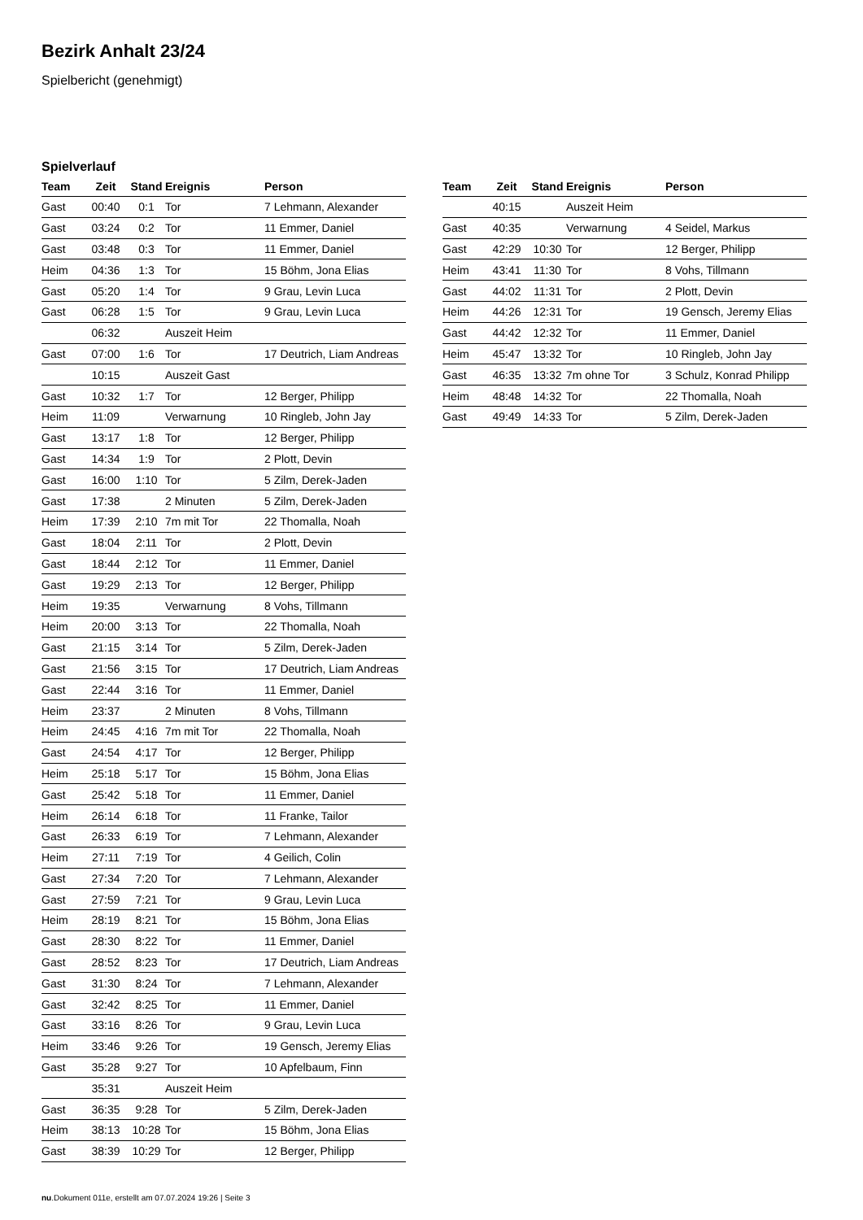Bezirk Anhalt 23/24
Spielbericht (genehmigt)
Spielverlauf
| Team | Zeit | Stand | Ereignis | Person |
| --- | --- | --- | --- | --- |
| Gast | 00:40 | 0:1 | Tor | 7 Lehmann, Alexander |
| Gast | 03:24 | 0:2 | Tor | 11 Emmer, Daniel |
| Gast | 03:48 | 0:3 | Tor | 11 Emmer, Daniel |
| Heim | 04:36 | 1:3 | Tor | 15 Böhm, Jona Elias |
| Gast | 05:20 | 1:4 | Tor | 9 Grau, Levin Luca |
| Gast | 06:28 | 1:5 | Tor | 9 Grau, Levin Luca |
| | 06:32 | | Auszeit Heim | |
| Gast | 07:00 | 1:6 | Tor | 17 Deutrich, Liam Andreas |
| | 10:15 | | Auszeit Gast | |
| Gast | 10:32 | 1:7 | Tor | 12 Berger, Philipp |
| Heim | 11:09 | | Verwarnung | 10 Ringleb, John Jay |
| Gast | 13:17 | 1:8 | Tor | 12 Berger, Philipp |
| Gast | 14:34 | 1:9 | Tor | 2 Plott, Devin |
| Gast | 16:00 | 1:10 | Tor | 5 Zilm, Derek-Jaden |
| Gast | 17:38 | | 2 Minuten | 5 Zilm, Derek-Jaden |
| Heim | 17:39 | 2:10 | 7m mit Tor | 22 Thomalla, Noah |
| Gast | 18:04 | 2:11 | Tor | 2 Plott, Devin |
| Gast | 18:44 | 2:12 | Tor | 11 Emmer, Daniel |
| Gast | 19:29 | 2:13 | Tor | 12 Berger, Philipp |
| Heim | 19:35 | | Verwarnung | 8 Vohs, Tillmann |
| Heim | 20:00 | 3:13 | Tor | 22 Thomalla, Noah |
| Gast | 21:15 | 3:14 | Tor | 5 Zilm, Derek-Jaden |
| Gast | 21:56 | 3:15 | Tor | 17 Deutrich, Liam Andreas |
| Gast | 22:44 | 3:16 | Tor | 11 Emmer, Daniel |
| Heim | 23:37 | | 2 Minuten | 8 Vohs, Tillmann |
| Heim | 24:45 | 4:16 | 7m mit Tor | 22 Thomalla, Noah |
| Gast | 24:54 | 4:17 | Tor | 12 Berger, Philipp |
| Heim | 25:18 | 5:17 | Tor | 15 Böhm, Jona Elias |
| Gast | 25:42 | 5:18 | Tor | 11 Emmer, Daniel |
| Heim | 26:14 | 6:18 | Tor | 11 Franke, Tailor |
| Gast | 26:33 | 6:19 | Tor | 7 Lehmann, Alexander |
| Heim | 27:11 | 7:19 | Tor | 4 Geilich, Colin |
| Gast | 27:34 | 7:20 | Tor | 7 Lehmann, Alexander |
| Gast | 27:59 | 7:21 | Tor | 9 Grau, Levin Luca |
| Heim | 28:19 | 8:21 | Tor | 15 Böhm, Jona Elias |
| Gast | 28:30 | 8:22 | Tor | 11 Emmer, Daniel |
| Gast | 28:52 | 8:23 | Tor | 17 Deutrich, Liam Andreas |
| Gast | 31:30 | 8:24 | Tor | 7 Lehmann, Alexander |
| Gast | 32:42 | 8:25 | Tor | 11 Emmer, Daniel |
| Gast | 33:16 | 8:26 | Tor | 9 Grau, Levin Luca |
| Heim | 33:46 | 9:26 | Tor | 19 Gensch, Jeremy Elias |
| Gast | 35:28 | 9:27 | Tor | 10 Apfelbaum, Finn |
| | 35:31 | | Auszeit Heim | |
| Gast | 36:35 | 9:28 | Tor | 5 Zilm, Derek-Jaden |
| Heim | 38:13 | 10:28 | Tor | 15 Böhm, Jona Elias |
| Gast | 38:39 | 10:29 | Tor | 12 Berger, Philipp |
| Team | Zeit | Stand | Ereignis | Person |
| --- | --- | --- | --- | --- |
| | 40:15 | | Auszeit Heim | |
| Gast | 40:35 | | Verwarnung | 4 Seidel, Markus |
| Gast | 42:29 | 10:30 | Tor | 12 Berger, Philipp |
| Heim | 43:41 | 11:30 | Tor | 8 Vohs, Tillmann |
| Gast | 44:02 | 11:31 | Tor | 2 Plott, Devin |
| Heim | 44:26 | 12:31 | Tor | 19 Gensch, Jeremy Elias |
| Gast | 44:42 | 12:32 | Tor | 11 Emmer, Daniel |
| Heim | 45:47 | 13:32 | Tor | 10 Ringleb, John Jay |
| Gast | 46:35 | 13:32 | 7m ohne Tor | 3 Schulz, Konrad Philipp |
| Heim | 48:48 | 14:32 | Tor | 22 Thomalla, Noah |
| Gast | 49:49 | 14:33 | Tor | 5 Zilm, Derek-Jaden |
nu.Dokument 011e, erstellt am 07.07.2024 19:26 | Seite 3